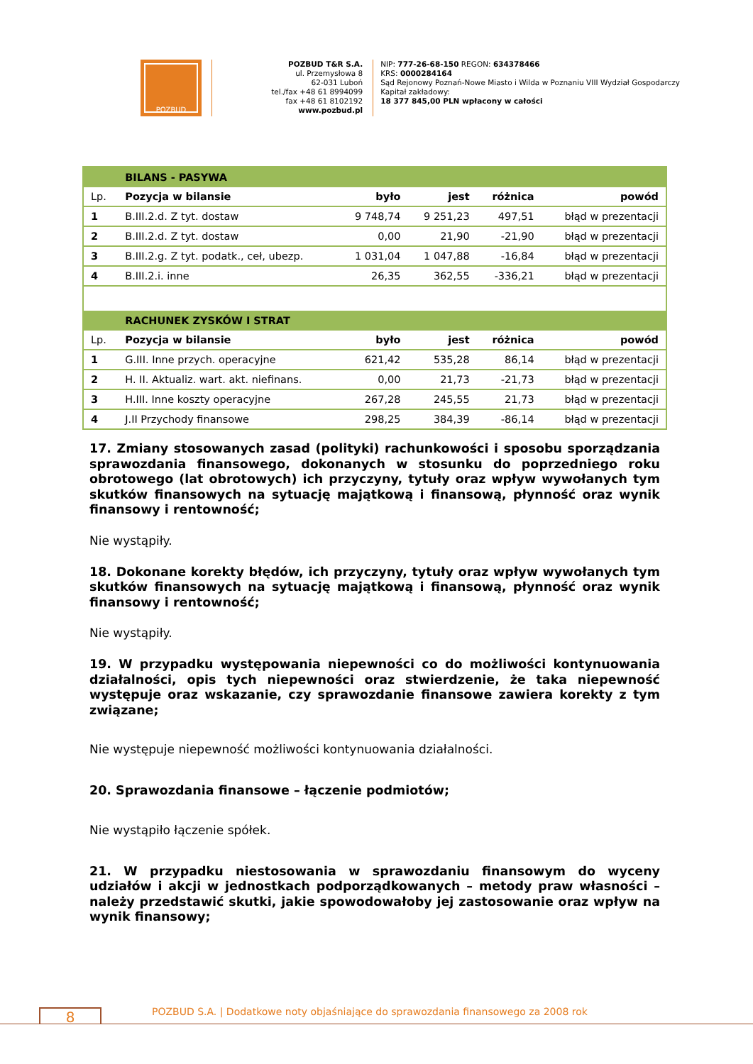POZBUD
POZBUD T&R S.A.
ul. Przemysłowa 8
62-031 Luboń
tel./fax +48 61 8994099
fax +48 61 8102192
www.pozbud.pl
NIP: 777-26-68-150 REGON: 634378466
KRS: 0000284164
Sąd Rejonowy Poznań-Nowe Miasto i Wilda w Poznaniu VIII Wydział Gospodarczy
Kapitał zakładowy:
18 377 845,00 PLN wpłacony w całości
| | BILANS - PASYWA | | | | |
| Lp. | Pozycja w bilansie | było | jest | różnica | powód |
| 1 | B.III.2.d. Z tyt. dostaw | 9 748,74 | 9 251,23 | 497,51 | błąd w prezentacji |
| 2 | B.III.2.d. Z tyt. dostaw | 0,00 | 21,90 | -21,90 | błąd w prezentacji |
| 3 | B.III.2.g. Z tyt. podatk., ceł, ubezp. | 1 031,04 | 1 047,88 | -16,84 | błąd w prezentacji |
| 4 | B.III.2.i. inne | 26,35 | 362,55 | -336,21 | błąd w prezentacji |
| | RACHUNEK ZYSKÓW I STRAT | | | | |
| Lp. | Pozycja w bilansie | było | jest | różnica | powód |
| 1 | G.III. Inne przych. operacyjne | 621,42 | 535,28 | 86,14 | błąd w prezentacji |
| 2 | H. II. Aktualiz. wart. akt. niefinans. | 0,00 | 21,73 | -21,73 | błąd w prezentacji |
| 3 | H.III. Inne koszty operacyjne | 267,28 | 245,55 | 21,73 | błąd w prezentacji |
| 4 | J.II Przychody finansowe | 298,25 | 384,39 | -86,14 | błąd w prezentacji |
17. Zmiany stosowanych zasad (polityki) rachunkowości i sposobu sporządzania sprawozdania finansowego, dokonanych w stosunku do poprzedniego roku obrotowego (lat obrotowych) ich przyczyny, tytuły oraz wpływ wywołanych tym skutków finansowych na sytuację majątkową i finansową, płynność oraz wynik finansowy i rentowność;
Nie wystąpiły.
18. Dokonane korekty błędów, ich przyczyny, tytuły oraz wpływ wywołanych tym skutków finansowych na sytuację majątkową i finansową, płynność oraz wynik finansowy i rentowność;
Nie wystąpiły.
19. W przypadku występowania niepewności co do możliwości kontynuowania działalności, opis tych niepewności oraz stwierdzenie, że taka niepewność występuje oraz wskazanie, czy sprawozdanie finansowe zawiera korekty z tym związane;
Nie występuje niepewność możliwości kontynuowania działalności.
20. Sprawozdania finansowe – łączenie podmiotów;
Nie wystąpiło łączenie spółek.
21. W przypadku niestosowania w sprawozdaniu finansowym do wyceny udziałów i akcji w jednostkach podporządkowanych – metody praw własności – należy przedstawić skutki, jakie spowodowałoby jej zastosowanie oraz wpływ na wynik finansowy;
8
POZBUD S.A. | Dodatkowe noty objaśniające do sprawozdania finansowego za 2008 rok